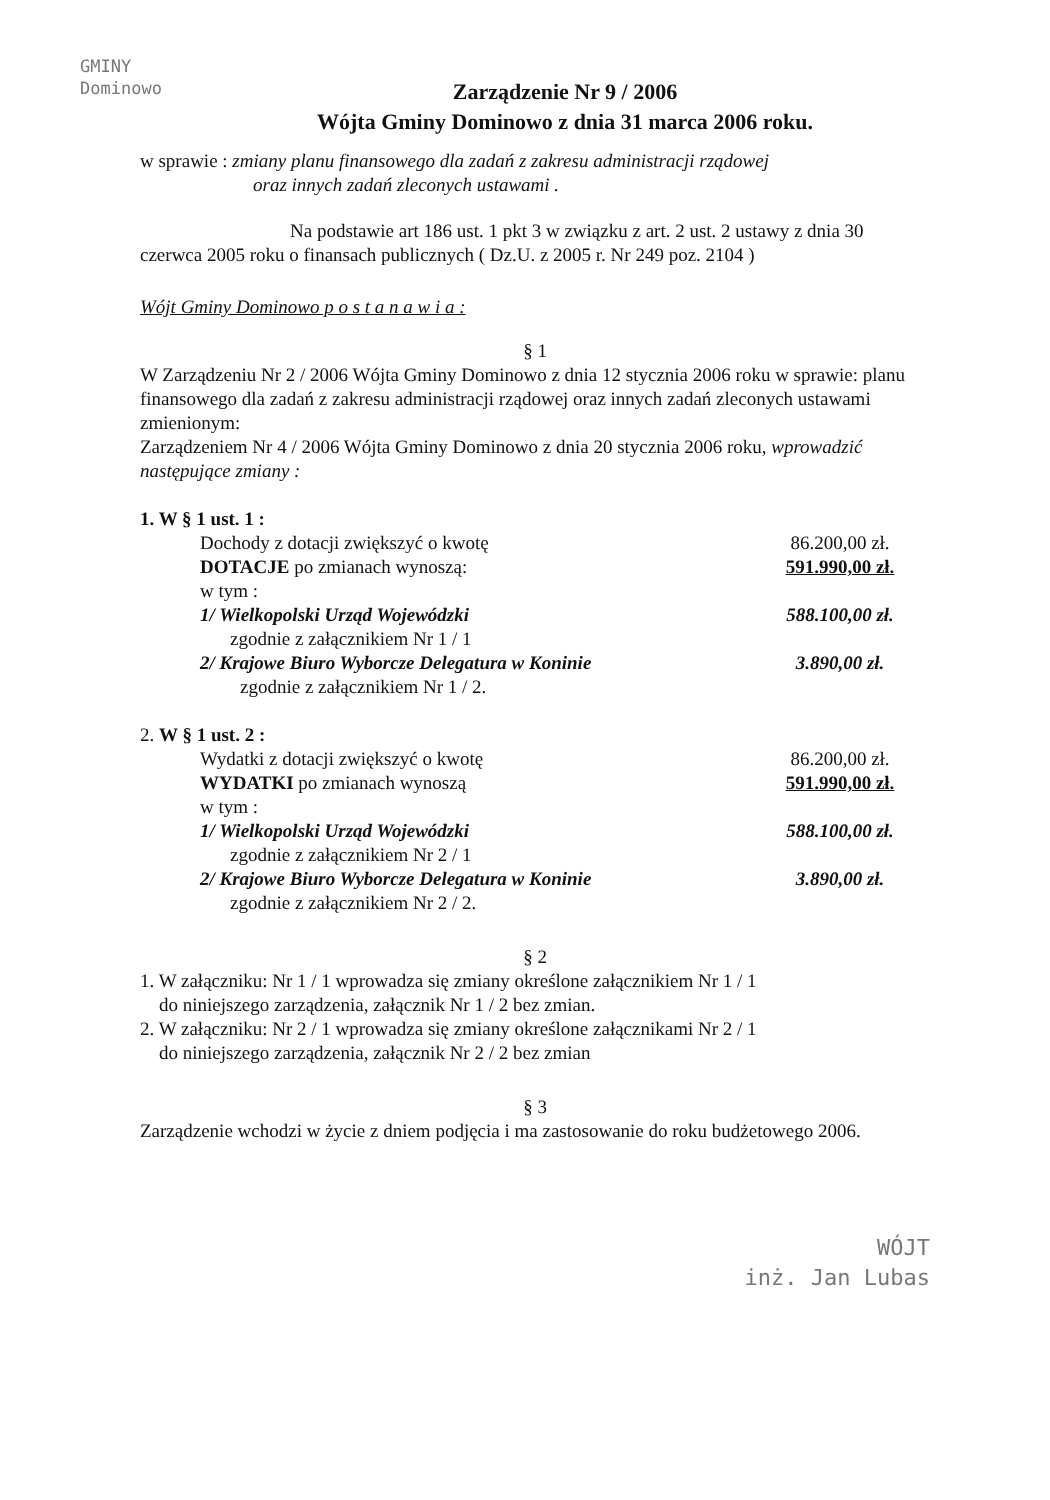GMINY
Dominowo
Zarządzenie Nr 9 / 2006
Wójta Gminy Dominowo z dnia 31 marca 2006 roku.
w sprawie : zmiany planu finansowego dla zadań z zakresu administracji rządowej
oraz innych zadań zleconych ustawami .
Na podstawie art 186 ust. 1 pkt 3 w związku z art. 2 ust. 2 ustawy z dnia 30 czerwca 2005 roku o finansach publicznych ( Dz.U. z 2005 r. Nr 249 poz. 2104 )
Wójt Gminy Dominowo p o s t a n a w i a :
§ 1
W Zarządzeniu Nr 2 / 2006 Wójta Gminy Dominowo z dnia 12 stycznia 2006 roku w sprawie: planu finansowego dla zadań z zakresu administracji rządowej oraz innych zadań zleconych ustawami zmienionym:
Zarządzeniem Nr 4 / 2006 Wójta Gminy Dominowo z dnia 20 stycznia 2006 roku, wprowadzić następujące zmiany :
1. W § 1 ust. 1 :
Dochody z dotacji zwiększyć o kwotę 86.200,00 zł.
DOTACJE po zmianach wynoszą: 591.990,00 zł.
w tym :
1/ Wielkopolski Urząd Wojewódzki 588.100,00 zł.
zgodnie z załącznikiem Nr 1 / 1
2/ Krajowe Biuro Wyborcze Delegatura w Koninie 3.890,00 zł.
zgodnie z załącznikiem Nr 1 / 2.
2. W § 1 ust. 2 :
Wydatki z dotacji zwiększyć o kwotę 86.200,00 zł.
WYDATKI po zmianach wynoszą 591.990,00 zł.
w tym :
1/ Wielkopolski Urząd Wojewódzki 588.100,00 zł.
zgodnie z załącznikiem Nr 2 / 1
2/ Krajowe Biuro Wyborcze Delegatura w Koninie 3.890,00 zł.
zgodnie z załącznikiem Nr 2 / 2.
§ 2
1. W załączniku: Nr 1 / 1 wprowadza się zmiany określone załącznikiem Nr 1 / 1
do niniejszego zarządzenia, załącznik Nr 1 / 2 bez zmian.
2. W załączniku: Nr 2 / 1 wprowadza się zmiany określone załącznikami Nr 2 / 1
do niniejszego zarządzenia, załącznik Nr 2 / 2 bez zmian
§ 3
Zarządzenie wchodzi w życie z dniem podjęcia i ma zastosowanie do roku budżetowego 2006.
WÓJT
inż. Jan Lubas